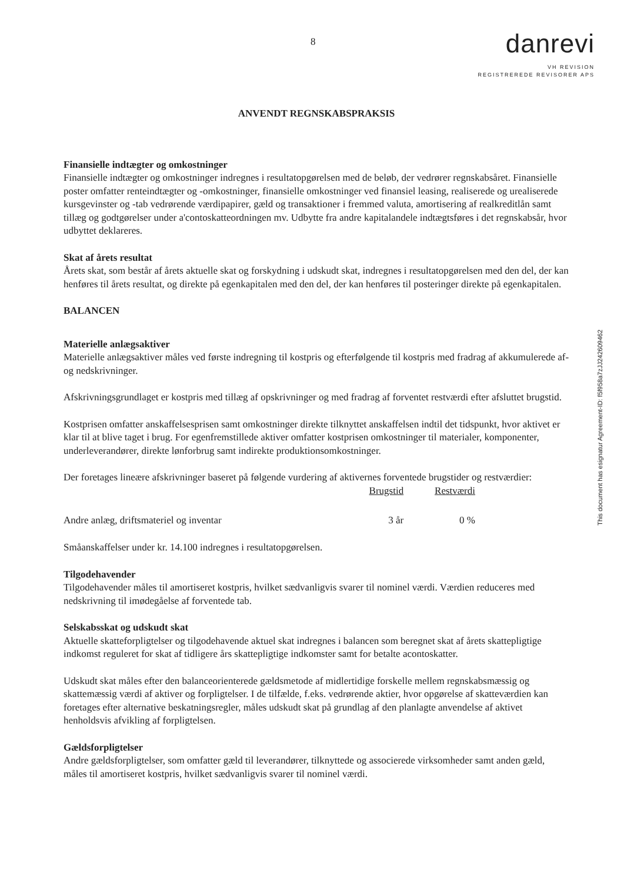8
danrevi
VH REVISION
REGISTREREDE REVISORER APS
ANVENDT REGNSKABSPRAKSIS
Finansielle indtægter og omkostninger
Finansielle indtægter og omkostninger indregnes i resultatopgørelsen med de beløb, der vedrører regnskabsåret. Finansielle poster omfatter renteindtægter og -omkostninger, finansielle omkostninger ved finansiel leasing, realiserede og urealiserede kursgevinster og -tab vedrørende værdipapirer, gæld og transaktioner i fremmed valuta, amortisering af realkreditlån samt tillæg og godtgørelser under a'contoskatteordningen mv. Udbytte fra andre kapitalandele indtægtsføres i det regnskabsår, hvor udbyttet deklareres.
Skat af årets resultat
Årets skat, som består af årets aktuelle skat og forskydning i udskudt skat, indregnes i resultatopgørelsen med den del, der kan henføres til årets resultat, og direkte på egenkapitalen med den del, der kan henføres til posteringer direkte på egenkapitalen.
BALANCEN
Materielle anlægsaktiver
Materielle anlægsaktiver måles ved første indregning til kostpris og efterfølgende til kostpris med fradrag af akkumulerede af- og nedskrivninger.
Afskrivningsgrundlaget er kostpris med tillæg af opskrivninger og med fradrag af forventet restværdi efter afsluttet brugstid.
Kostprisen omfatter anskaffelsesprisen samt omkostninger direkte tilknyttet anskaffelsen indtil det tidspunkt, hvor aktivet er klar til at blive taget i brug. For egenfremstillede aktiver omfatter kostprisen omkostninger til materialer, komponenter, underleverandører, direkte lønforbrug samt indirekte produktionsomkostninger.
Der foretages lineære afskrivninger baseret på følgende vurdering af aktivernes forventede brugstider og restværdier:
| | Brugstid | Restværdi |
| --- | --- | --- |
| Andre anlæg, driftsmateriel og inventar | 3 år | 0 % |
Småanskaffelser under kr. 14.100 indregnes i resultatopgørelsen.
Tilgodehavender
Tilgodehavender måles til amortiseret kostpris, hvilket sædvanligvis svarer til nominel værdi. Værdien reduceres med nedskrivning til imødegåelse af forventede tab.
Selskabsskat og udskudt skat
Aktuelle skatteforpligtelser og tilgodehavende aktuel skat indregnes i balancen som beregnet skat af årets skattepligtige indkomst reguleret for skat af tidligere års skattepligtige indkomster samt for betalte acontoskatter.
Udskudt skat måles efter den balanceorienterede gældsmetode af midlertidige forskelle mellem regnskabsmæssig og skattemæssig værdi af aktiver og forpligtelser. I de tilfælde, f.eks. vedrørende aktier, hvor opgørelse af skatteværdien kan foretages efter alternative beskatningsregler, måles udskudt skat på grundlag af den planlagte anvendelse af aktivet henholdsvis afvikling af forpligtelsen.
Gældsforpligtelser
Andre gældsforpligtelser, som omfatter gæld til leverandører, tilknyttede og associerede virksomheder samt anden gæld, måles til amortiseret kostpris, hvilket sædvanligvis svarer til nominel værdi.
This document has esignatur Agreement-ID: f5f958a7zJJ242609462